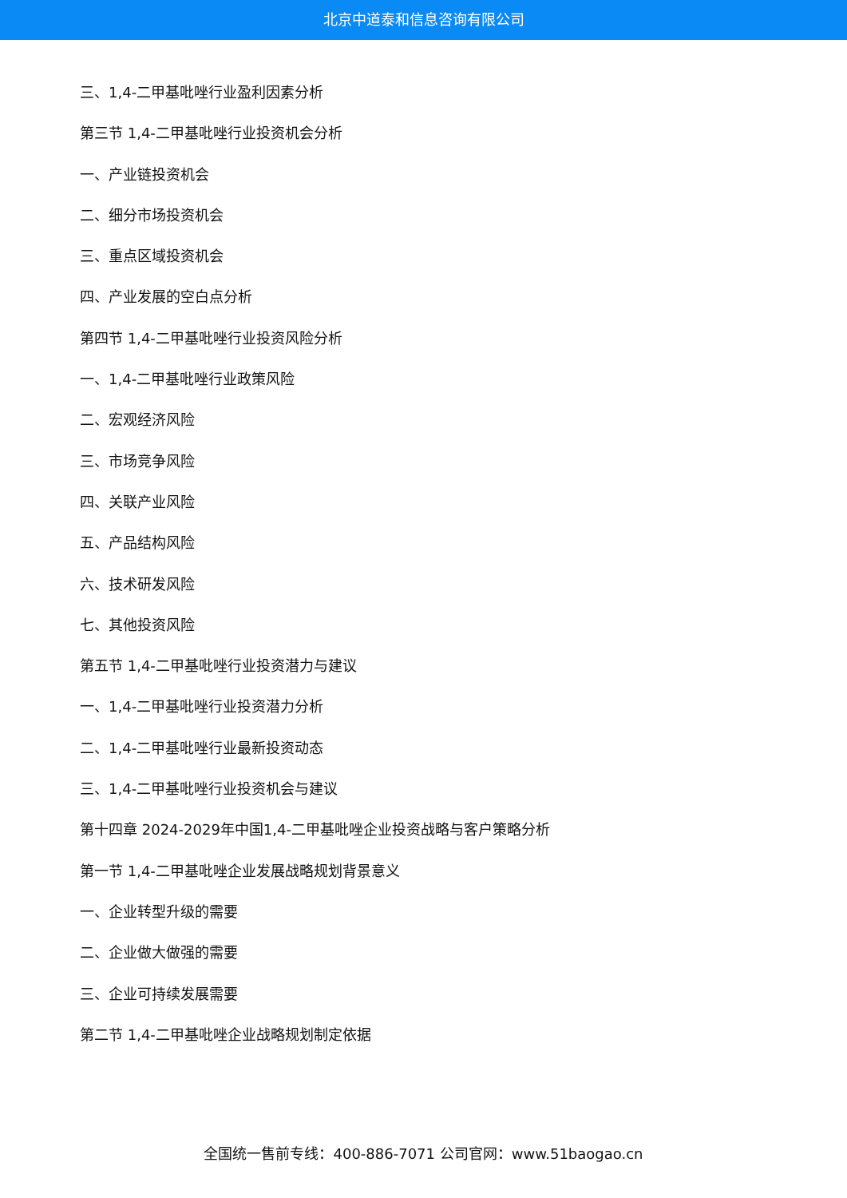北京中道泰和信息咨询有限公司
三、1,4-二甲基吡唑行业盈利因素分析
第三节 1,4-二甲基吡唑行业投资机会分析
一、产业链投资机会
二、细分市场投资机会
三、重点区域投资机会
四、产业发展的空白点分析
第四节 1,4-二甲基吡唑行业投资风险分析
一、1,4-二甲基吡唑行业政策风险
二、宏观经济风险
三、市场竞争风险
四、关联产业风险
五、产品结构风险
六、技术研发风险
七、其他投资风险
第五节 1,4-二甲基吡唑行业投资潜力与建议
一、1,4-二甲基吡唑行业投资潜力分析
二、1,4-二甲基吡唑行业最新投资动态
三、1,4-二甲基吡唑行业投资机会与建议
第十四章 2024-2029年中国1,4-二甲基吡唑企业投资战略与客户策略分析
第一节 1,4-二甲基吡唑企业发展战略规划背景意义
一、企业转型升级的需要
二、企业做大做强的需要
三、企业可持续发展需要
第二节 1,4-二甲基吡唑企业战略规划制定依据
全国统一售前专线：400-886-7071 公司官网：www.51baogao.cn